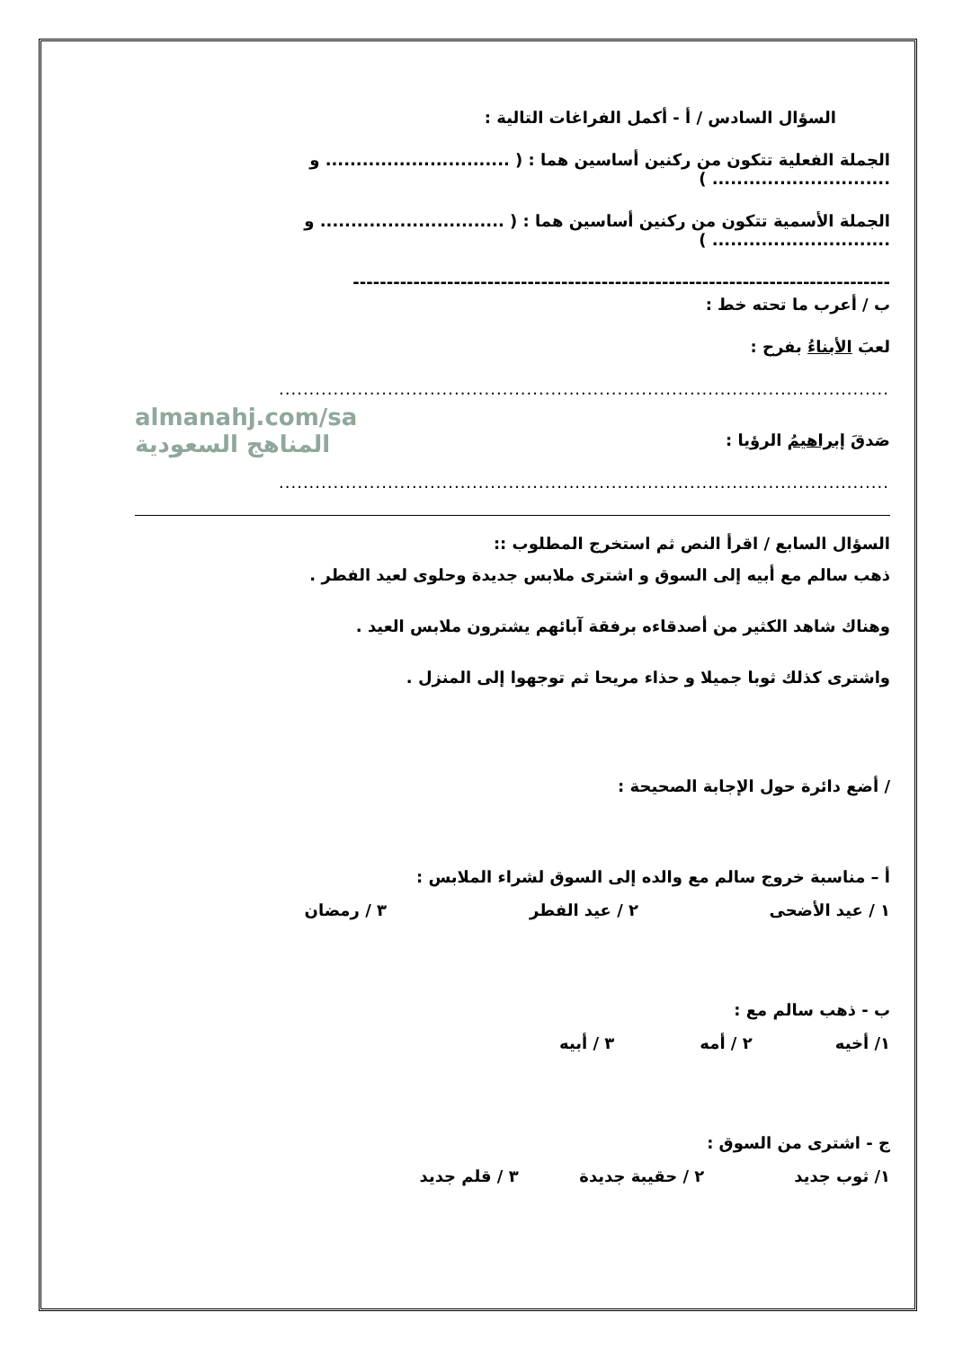السؤال السادس / أ - أكمل الفراغات التالية :
الجملة الفعلية تتكون من ركنين أساسين هما : ( .............................. و ............................. )
الجملة الأسمية تتكون من ركنين أساسين هما : ( .............................. و ............................. )
--------------------------------------------------------------------------------
ب / أعرب ما تحته خط :
لعبَ الأبناءُ بفرح :
..............................................................................................................................
almanahj.com/sa
المناهج السعودية
صَدقَ إبراهيمُ الرؤيا :
..............................................................................................................................
السؤال السابع / اقرأ النص ثم استخرج المطلوب ::
ذهب سالم مع أبيه إلى السوق و اشترى ملابس جديدة وحلوى لعيد الفطر .
وهناك شاهد الكثير من أصدقاءه برفقة آبائهم يشترون ملابس العيد .
واشترى كذلك ثوبا جميلا و حذاء مريحا ثم توجهوا إلى المنزل .
/ أضع دائرة حول الإجابة الصحيحة :
أ – مناسبة خروج سالم مع والده إلى السوق لشراء الملابس :
١ / عيد الأضحى ٢ / عيد الفطر ٣ / رمضان
ب - ذهب سالم مع :
١/ أخيه ٢ / أمه ٣ / أبيه
ج - اشترى من السوق :
١/ ثوب جديد ٢ / حقيبة جديدة ٣ / قلم جديد